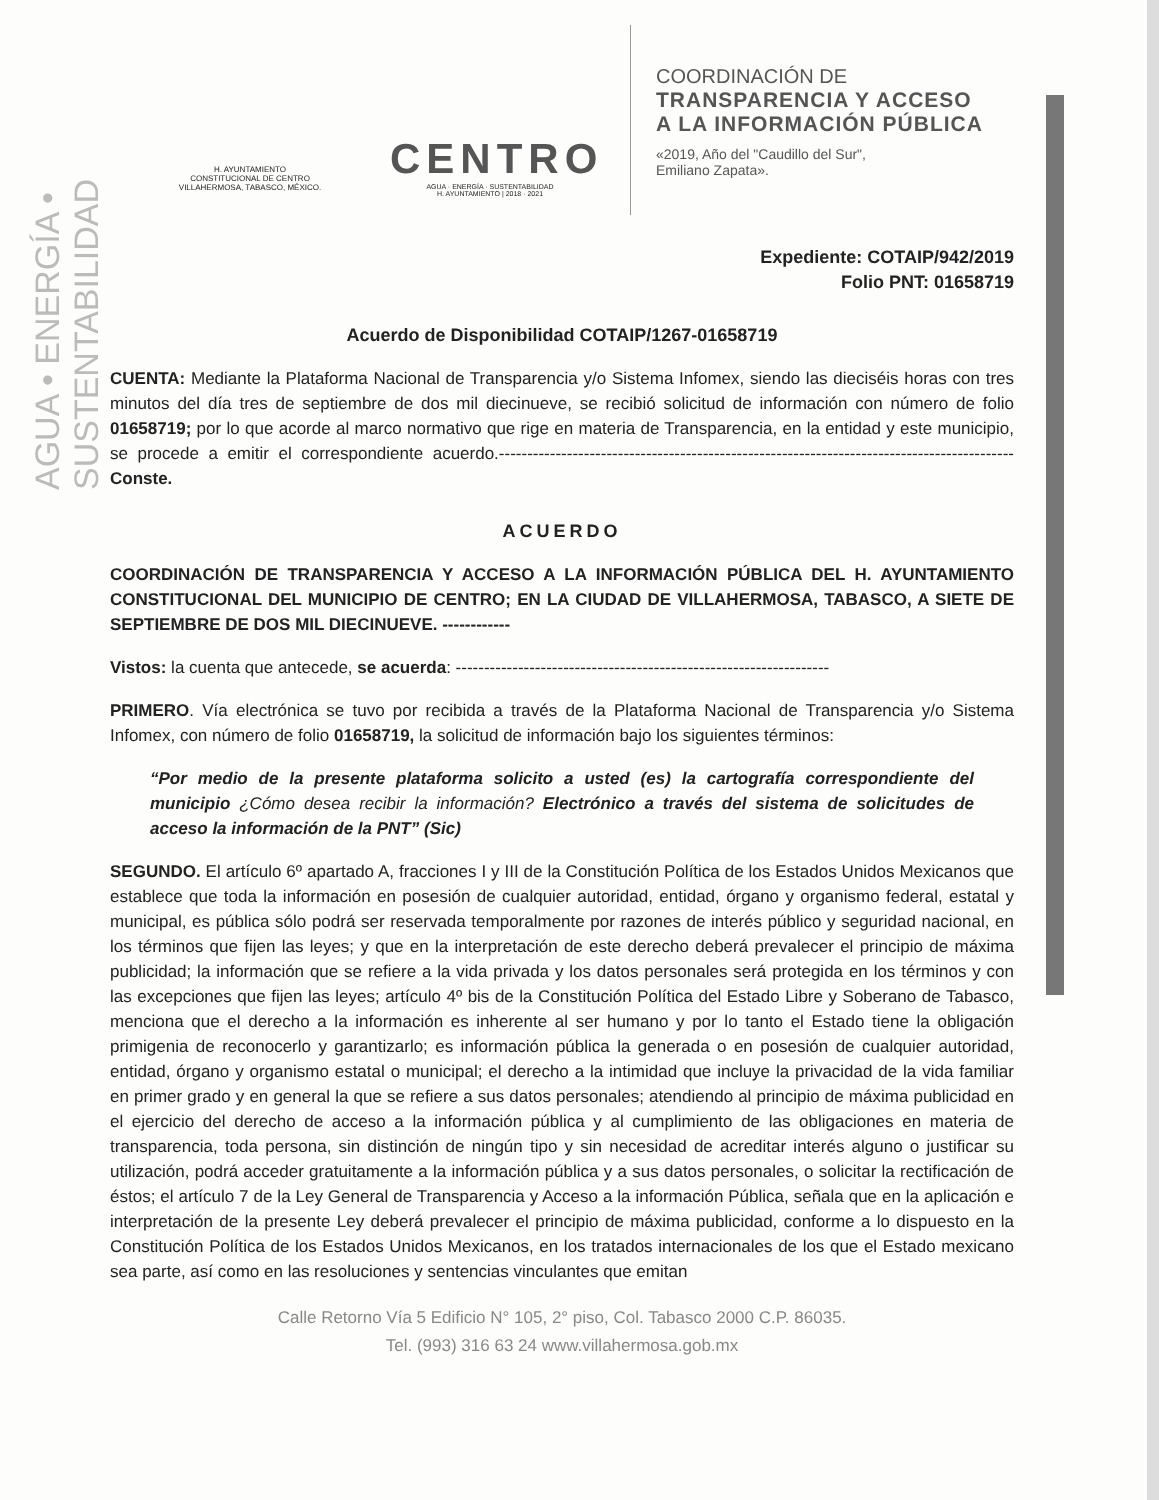AGUA • ENERGÍA • SUSTENTABILIDAD
H. AYUNTAMIENTO
CONSTITUCIONAL DE CENTRO
VILLAHERMOSA, TABASCO, MÉXICO.
CENTRO
AGUA · ENERGÍA · SUSTENTABILIDAD
H. AYUNTAMIENTO | 2018 · 2021
COORDINACIÓN DE
TRANSPARENCIA Y ACCESO
A LA INFORMACIÓN PÚBLICA
«2019, Año del "Caudillo del Sur",
Emiliano Zapata».
Expediente: COTAIP/942/2019
Folio PNT: 01658719
Acuerdo de Disponibilidad COTAIP/1267-01658719
CUENTA: Mediante la Plataforma Nacional de Transparencia y/o Sistema Infomex, siendo las dieciséis horas con tres minutos del día tres de septiembre de dos mil diecinueve, se recibió solicitud de información con número de folio 01658719; por lo que acorde al marco normativo que rige en materia de Transparencia, en la entidad y este municipio, se procede a emitir el correspondiente acuerdo.-------------------------------------------------------------------------------------------Conste.
ACUERDO
COORDINACIÓN DE TRANSPARENCIA Y ACCESO A LA INFORMACIÓN PÚBLICA DEL H. AYUNTAMIENTO CONSTITUCIONAL DEL MUNICIPIO DE CENTRO; EN LA CIUDAD DE VILLAHERMOSA, TABASCO, A SIETE DE SEPTIEMBRE DE DOS MIL DIECINUEVE. ------------
Vistos: la cuenta que antecede, se acuerda: ------------------------------------------------------------------
PRIMERO. Vía electrónica se tuvo por recibida a través de la Plataforma Nacional de Transparencia y/o Sistema Infomex, con número de folio 01658719, la solicitud de información bajo los siguientes términos:
“Por medio de la presente plataforma solicito a usted (es) la cartografía correspondiente del municipio ¿Cómo desea recibir la información? Electrónico a través del sistema de solicitudes de acceso la información de la PNT” (Sic)
SEGUNDO. El artículo 6º apartado A, fracciones I y III de la Constitución Política de los Estados Unidos Mexicanos que establece que toda la información en posesión de cualquier autoridad, entidad, órgano y organismo federal, estatal y municipal, es pública sólo podrá ser reservada temporalmente por razones de interés público y seguridad nacional, en los términos que fijen las leyes; y que en la interpretación de este derecho deberá prevalecer el principio de máxima publicidad; la información que se refiere a la vida privada y los datos personales será protegida en los términos y con las excepciones que fijen las leyes; artículo 4º bis de la Constitución Política del Estado Libre y Soberano de Tabasco, menciona que el derecho a la información es inherente al ser humano y por lo tanto el Estado tiene la obligación primigenia de reconocerlo y garantizarlo; es información pública la generada o en posesión de cualquier autoridad, entidad, órgano y organismo estatal o municipal; el derecho a la intimidad que incluye la privacidad de la vida familiar en primer grado y en general la que se refiere a sus datos personales; atendiendo al principio de máxima publicidad en el ejercicio del derecho de acceso a la información pública y al cumplimiento de las obligaciones en materia de transparencia, toda persona, sin distinción de ningún tipo y sin necesidad de acreditar interés alguno o justificar su utilización, podrá acceder gratuitamente a la información pública y a sus datos personales, o solicitar la rectificación de éstos; el artículo 7 de la Ley General de Transparencia y Acceso a la información Pública, señala que en la aplicación e interpretación de la presente Ley deberá prevalecer el principio de máxima publicidad, conforme a lo dispuesto en la Constitución Política de los Estados Unidos Mexicanos, en los tratados internacionales de los que el Estado mexicano sea parte, así como en las resoluciones y sentencias vinculantes que emitan
Calle Retorno Vía 5 Edificio N° 105, 2° piso, Col. Tabasco 2000 C.P. 86035.
Tel. (993) 316 63 24 www.villahermosa.gob.mx